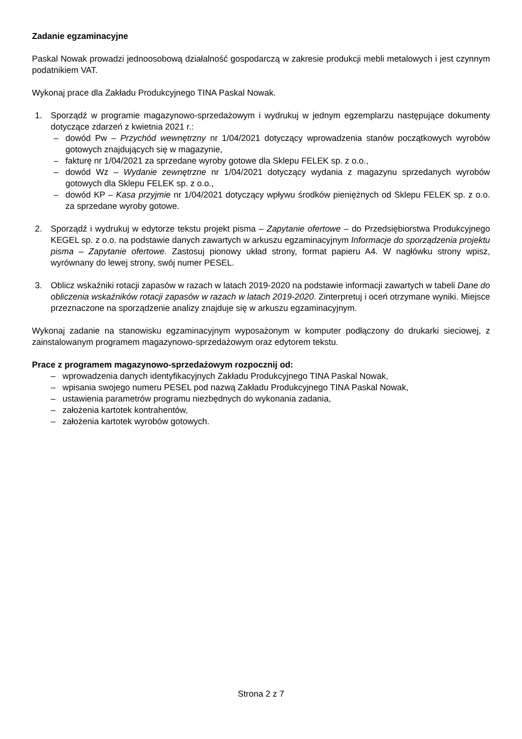Zadanie egzaminacyjne
Paskal Nowak prowadzi jednoosobową działalność gospodarczą w zakresie produkcji mebli metalowych i jest czynnym podatnikiem VAT.
Wykonaj prace dla Zakładu Produkcyjnego TINA Paskal Nowak.
1. Sporządź w programie magazynowo-sprzedażowym i wydrukuj w jednym egzemplarzu następujące dokumenty dotyczące zdarzeń z kwietnia 2021 r.:
– dowód Pw – Przychód wewnętrzny nr 1/04/2021 dotyczący wprowadzenia stanów początkowych wyrobów gotowych znajdujących się w magazynie,
– fakturę nr 1/04/2021 za sprzedane wyroby gotowe dla Sklepu FELEK sp. z o.o.,
– dowód Wz – Wydanie zewnętrzne nr 1/04/2021 dotyczący wydania z magazynu sprzedanych wyrobów gotowych dla Sklepu FELEK sp. z o.o.,
– dowód KP – Kasa przyjmie nr 1/04/2021 dotyczący wpływu środków pieniężnych od Sklepu FELEK sp. z o.o. za sprzedane wyroby gotowe.
2. Sporządź i wydrukuj w edytorze tekstu projekt pisma – Zapytanie ofertowe – do Przedsiębiorstwa Produkcyjnego KEGEL sp. z o.o. na podstawie danych zawartych w arkuszu egzaminacyjnym Informacje do sporządzenia projektu pisma – Zapytanie ofertowe. Zastosuj pionowy układ strony, format papieru A4. W nagłówku strony wpisz, wyrównany do lewej strony, swój numer PESEL.
3. Oblicz wskaźniki rotacji zapasów w razach w latach 2019-2020 na podstawie informacji zawartych w tabeli Dane do obliczenia wskaźników rotacji zapasów w razach w latach 2019-2020. Zinterpretuj i oceń otrzymane wyniki. Miejsce przeznaczone na sporządzenie analizy znajduje się w arkuszu egzaminacyjnym.
Wykonaj zadanie na stanowisku egzaminacyjnym wyposażonym w komputer podłączony do drukarki sieciowej, z zainstalowanym programem magazynowo-sprzedażowym oraz edytorem tekstu.
Prace z programem magazynowo-sprzedażowym rozpocznij od:
– wprowadzenia danych identyfikacyjnych Zakładu Produkcyjnego TINA Paskal Nowak,
– wpisania swojego numeru PESEL pod nazwą Zakładu Produkcyjnego TINA Paskal Nowak,
– ustawienia parametrów programu niezbędnych do wykonania zadania,
– założenia kartotek kontrahentów,
– założenia kartotek wyrobów gotowych.
Strona 2 z 7